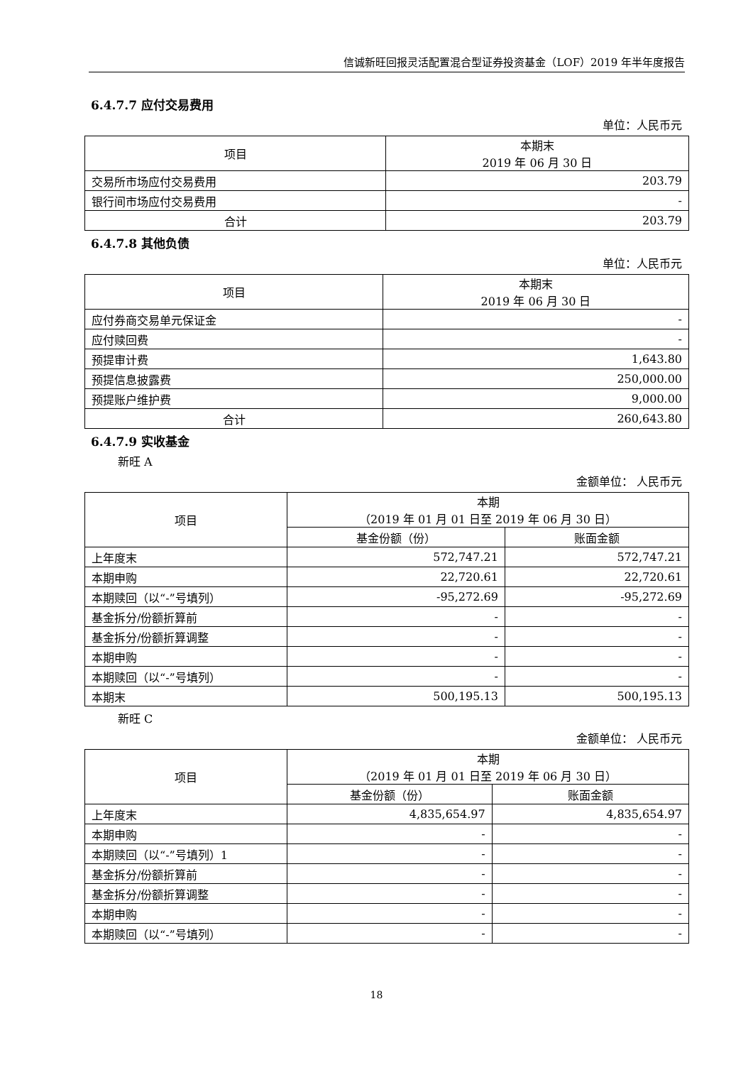信诚新旺回报灵活配置混合型证券投资基金（LOF）2019 年半年度报告
6.4.7.7 应付交易费用
单位：人民币元
| 项目 | 本期末 2019 年 06 月 30 日 |
| --- | --- |
| 交易所市场应付交易费用 | 203.79 |
| 银行间市场应付交易费用 | - |
| 合计 | 203.79 |
6.4.7.8 其他负债
单位：人民币元
| 项目 | 本期末 2019 年 06 月 30 日 |
| --- | --- |
| 应付券商交易单元保证金 | - |
| 应付赎回费 | - |
| 预提审计费 | 1,643.80 |
| 预提信息披露费 | 250,000.00 |
| 预提账户维护费 | 9,000.00 |
| 合计 | 260,643.80 |
6.4.7.9 实收基金
新旺 A
金额单位： 人民币元
| 项目 | 本期 （2019 年 01 月 01 日至 2019 年 06 月 30 日） | |
| --- | --- | --- |
| | 基金份额（份） | 账面金额 |
| 上年度末 | 572,747.21 | 572,747.21 |
| 本期申购 | 22,720.61 | 22,720.61 |
| 本期赎回（以“-”号填列） | -95,272.69 | -95,272.69 |
| 基金拆分/份额折算前 | - | - |
| 基金拆分/份额折算调整 | - | - |
| 本期申购 | - | - |
| 本期赎回（以“-”号填列） | - | - |
| 本期末 | 500,195.13 | 500,195.13 |
新旺 C
金额单位： 人民币元
| 项目 | 本期 （2019 年 01 月 01 日至 2019 年 06 月 30 日） | |
| --- | --- | --- |
| | 基金份额（份） | 账面金额 |
| 上年度末 | 4,835,654.97 | 4,835,654.97 |
| 本期申购 | - | - |
| 本期赎回（以“-”号填列）1 | - | - |
| 基金拆分/份额折算前 | - | - |
| 基金拆分/份额折算调整 | - | - |
| 本期申购 | - | - |
| 本期赎回（以“-”号填列） | - | - |
18